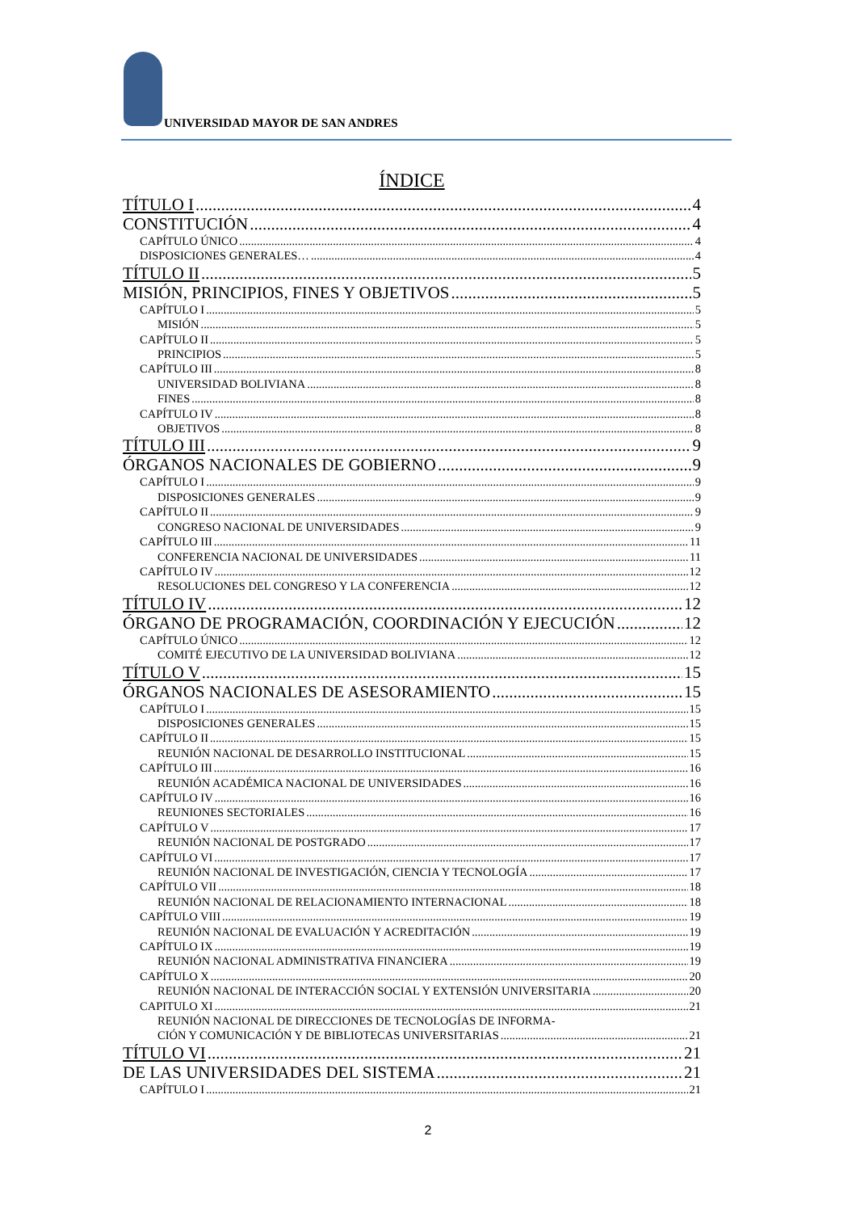UNIVERSIDAD MAYOR DE SAN ANDRES
ÍNDICE
TÍTULO I 4
CONSTITUCIÓN 4
CAPÍTULO ÚNICO 4
DISPOSICIONES GENERALES… 4
TÍTULO II 5
MISIÓN, PRINCIPIOS, FINES Y OBJETIVOS 5
CAPÍTULO I 5
MISIÓN 5
CAPÍTULO II 5
PRINCIPIOS 5
CAPÍTULO III 8
UNIVERSIDAD BOLIVIANA 8
FINES 8
CAPÍTULO IV 8
OBJETIVOS 8
TÍTULO III 9
ÓRGANOS NACIONALES DE GOBIERNO 9
CAPÍTULO I 9
DISPOSICIONES GENERALES 9
CAPÍTULO II 9
CONGRESO NACIONAL DE UNIVERSIDADES 9
CAPÍTULO III 11
CONFERENCIA NACIONAL DE UNIVERSIDADES 11
CAPÍTULO IV 12
RESOLUCIONES DEL CONGRESO Y LA CONFERENCIA 12
TÍTULO IV 12
ÓRGANO DE PROGRAMACIÓN, COORDINACIÓN Y EJECUCIÓN 12
CAPÍTULO ÚNICO 12
COMITÉ EJECUTIVO DE LA UNIVERSIDAD BOLIVIANA 12
TÍTULO V 15
ÓRGANOS NACIONALES DE ASESORAMIENTO 15
CAPÍTULO I 15
DISPOSICIONES GENERALES 15
CAPÍTULO II 15
REUNIÓN NACIONAL DE DESARROLLO INSTITUCIONAL 15
CAPÍTULO III 16
REUNIÓN ACADÉMICA NACIONAL DE UNIVERSIDADES 16
CAPÍTULO IV 16
REUNIONES SECTORIALES 16
CAPÍTULO V 17
REUNIÓN NACIONAL DE POSTGRADO 17
CAPÍTULO VI 17
REUNIÓN NACIONAL DE INVESTIGACIÓN, CIENCIA Y TECNOLOGÍA 17
CAPÍTULO VII 18
REUNIÓN NACIONAL DE RELACIONAMIENTO INTERNACIONAL 18
CAPÍTULO VIII 19
REUNIÓN NACIONAL DE EVALUACIÓN Y ACREDITACIÓN 19
CAPÍTULO IX 19
REUNIÓN NACIONAL ADMINISTRATIVA FINANCIERA 19
CAPÍTULO X 20
REUNIÓN NACIONAL DE INTERACCIÓN SOCIAL Y EXTENSIÓN UNIVERSITARIA 20
CAPITULO XI 21
REUNIÓN NACIONAL DE DIRECCIONES DE TECNOLOGÍAS DE INFORMA-
CIÓN Y COMUNICACIÓN Y DE BIBLIOTECAS UNIVERSITARIAS 21
TÍTULO VI 21
DE LAS UNIVERSIDADES DEL SISTEMA 21
CAPÍTULO I 21
2